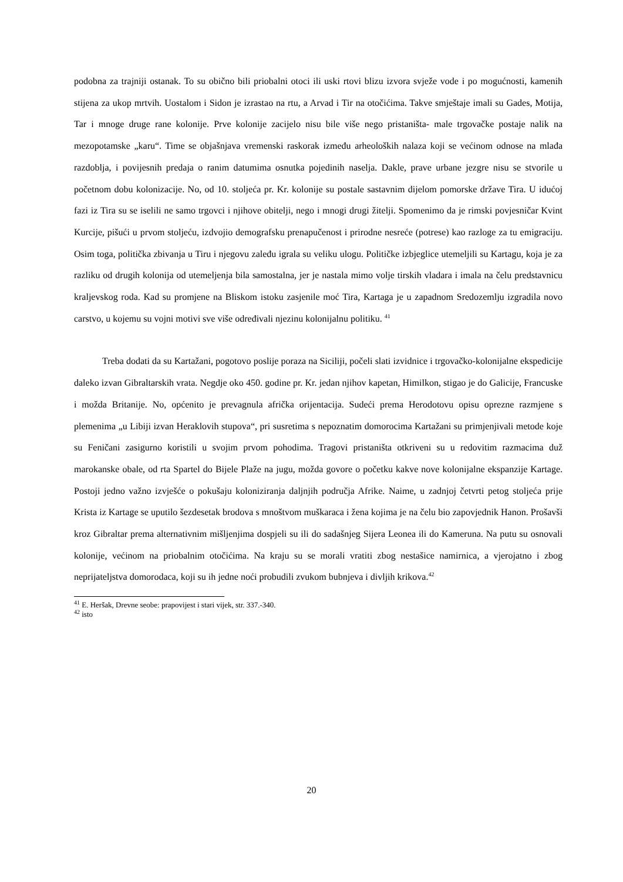podobna za trajniji ostanak. To su obično bili priobalni otoci ili uski rtovi blizu izvora svježe vode i po mogućnosti, kamenih stijena za ukop mrtvih. Uostalom i Sidon je izrastao na rtu, a Arvad i Tir na otočićima. Takve smještaje imali su Gades, Motija, Tar i mnoge druge rane kolonije. Prve kolonije zacijelo nisu bile više nego pristaništa- male trgovačke postaje nalik na mezopotamske „karu“. Time se objašnjava vremenski raskorak između arheoloških nalaza koji se većinom odnose na mlađa razdoblja, i povijesnih predaja o ranim datumima osnutka pojedinih naselja. Dakle, prave urbane jezgre nisu se stvorile u početnom dobu kolonizacije. No, od 10. stoljeća pr. Kr. kolonije su postale sastavnim dijelom pomorske države Tira. U idućoj fazi iz Tira su se iselili ne samo trgovci i njihove obitelji, nego i mnogi drugi žitelji. Spomenimo da je rimski povjesničar Kvint Kurcije, pišući u prvom stoljeću, izdvojio demografsku prenapučenost i prirodne nesreće (potrese) kao razloge za tu emigraciju. Osim toga, politička zbivanja u Tiru i njegovu zaleđu igrala su veliku ulogu. Političke izbjeglice utemeljili su Kartagu, koja je za razliku od drugih kolonija od utemeljenja bila samostalna, jer je nastala mimo volje tirskih vladara i imala na čelu predstavnicu kraljevskog roda. Kad su promjene na Bliskom istoku zasjenile moć Tira, Kartaga je u zapadnom Sredozemlju izgradila novo carstvo, u kojemu su vojni motivi sve više određivali njezinu kolonijalnu politiku. <sup>41</sup>
Treba dodati da su Kartažani, pogotovo poslije poraza na Siciliji, počeli slati izvidnice i trgovačko-kolonijalne ekspedicije daleko izvan Gibraltarskih vrata. Negdje oko 450. godine pr. Kr. jedan njihov kapetan, Himilkon, stigao je do Galicije, Francuske i možda Britanije. No, općenito je prevagnula afrička orijentacija. Sudeći prema Herodotovu opisu oprezne razmjene s plemenima „u Libiji izvan Heraklovih stupova“, pri susretima s nepoznatim domorocima Kartažani su primjenjivali metode koje su Feničani zasigurno koristili u svojim prvom pohodima. Tragovi pristaništa otkriveni su u redovitim razmacima duž marokanske obale, od rta Spartel do Bijele Plaže na jugu, možda govore o početku kakve nove kolonijalne ekspanzije Kartage. Postoji jedno važno izvješće o pokušaju koloniziranja daljnjih područja Afrike. Naime, u zadnjoj četvrti petog stoljeća prije Krista iz Kartage se uputilo šezdesetak brodova s mnoštvom muškaraca i žena kojima je na čelu bio zapovjednik Hanon. Prošavši kroz Gibraltar prema alternativnim mišljenjima dospjeli su ili do sadašnjeg Sijera Leonea ili do Kameruna. Na putu su osnovali kolonije, većinom na priobalnim otočićima. Na kraju su se morali vratiti zbog nestašice namirnica, a vjerojatno i zbog neprijateljstva domorodaca, koji su ih jedne noći probudili zvukom bubnjeva i divljih krikova.<sup>42</sup>
<sup>41</sup> E. Heršak, Drevne seobe: prapovijest i stari vijek, str. 337.-340.
<sup>42</sup> isto
20